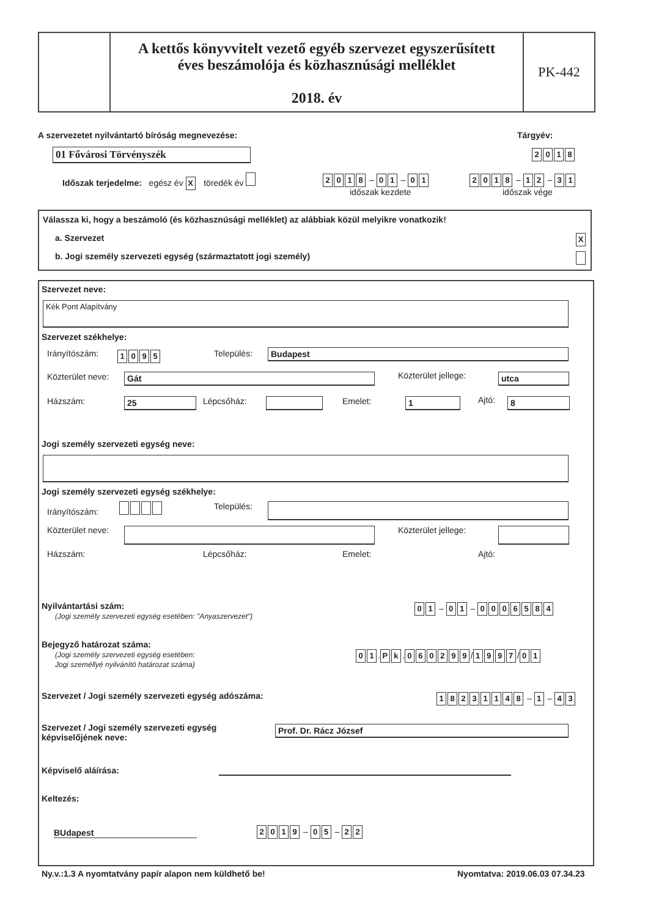A kettős könyvvitelt vezető egyéb szervezet egyszerűsített
éves beszámolója és közhasznúsági melléklet
2018. év
PK-442
A szervezetet nyilvántartó bíróság megnevezése:
Tárgyév:
01 Fővárosi Törvényszék 2018
Időszak terjedelme: egész év X töredék év
2018 – 01 – 01
időszak kezdete
2018 – 12 – 31
időszak vége
Válassza ki, hogy a beszámoló (és közhasznúsági melléklet) az alábbiak közül melyikre vonatkozik!
a. Szervezet X
b. Jogi személy szervezeti egység (származtatott jogi személy)
Szervezet neve:
Kék Pont Alapítvány
Szervezet székhelye:
Irányítószám: 1095 Település: Budapest
Közterület neve: Gát Közterület jellege: utca
Házszám: 25 Lépcsőház: Emelet: 1 Ajtó: 8
Jogi személy szervezeti egység neve:
Jogi személy szervezeti egység székhelye:
Irányítószám: Település:
Közterület neve: Közterület jellege:
Házszám: Lépcsőház: Emelet: Ajtó:
Nyilvántartási szám:
(Jogi személy szervezeti egység esetében: "Anyaszervezet")
01 – 01 – 0006584
Bejegyző határozat száma:
(Jogi személy szervezeti egység esetében:
Jogi személlyé nyilvánító határozat száma)
01. Pk. 060299 / 1997 / 01
Szervezet / Jogi személy szervezeti egység adószáma:
18231148 – 1 – 43
Szervezet / Jogi személy szervezeti egység
képviselőjének neve:
Prof. Dr. Rácz József
Képviselő aláírása:
Keltezés:
BUdapest 2019 – 05 – 22
Ny.v.:1.3 A nyomtatvány papír alapon nem küldhető be!
Nyomtatva: 2019.06.03 07.34.23